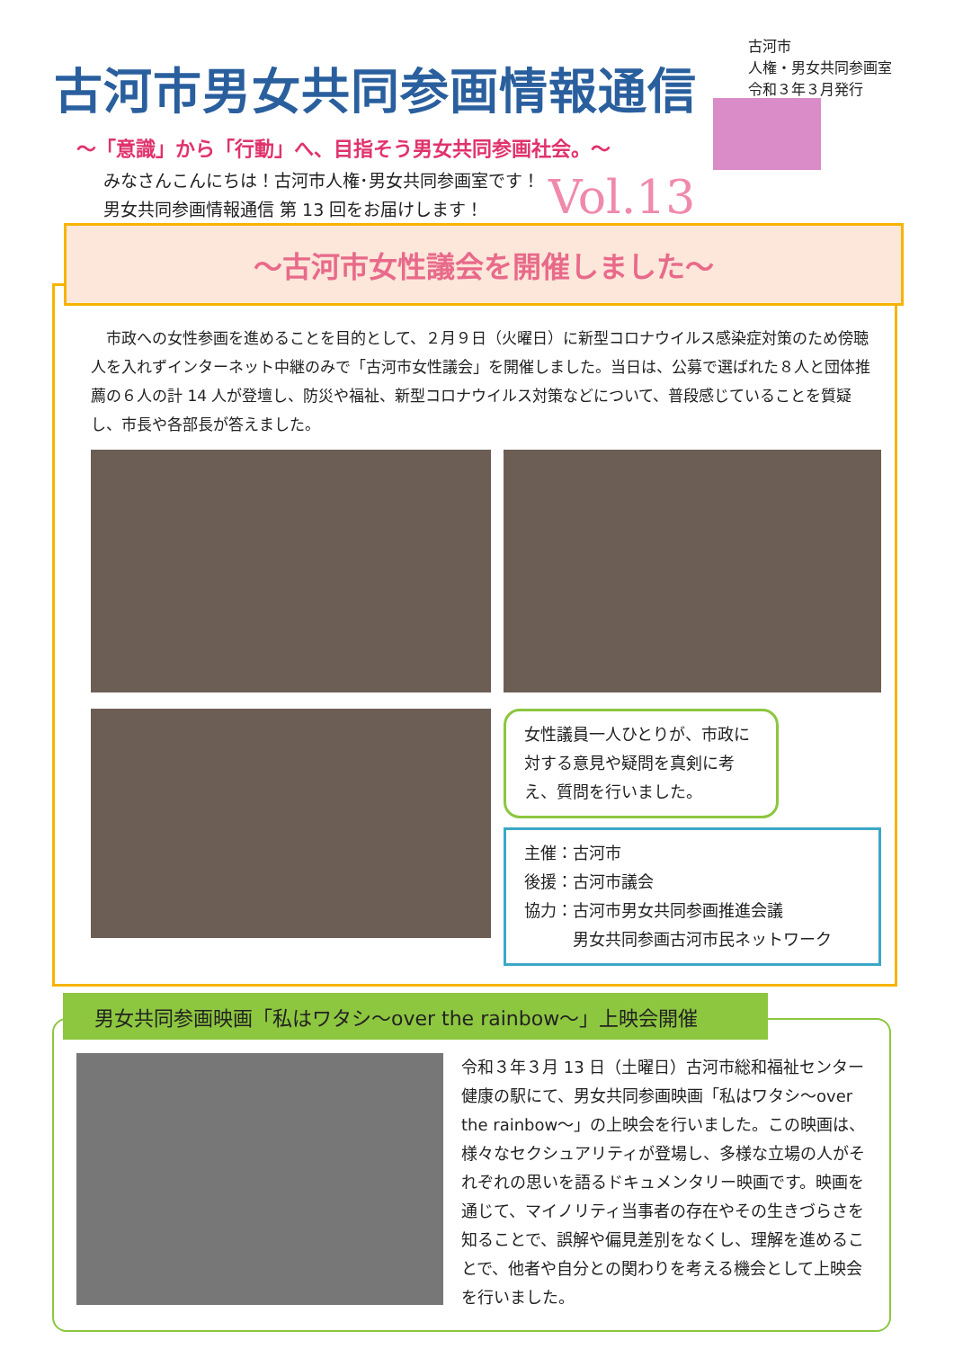古河市男女共同参画情報通信
古河市
人権・男女共同参画室
令和３年３月発行
～「意識」から「行動」へ、目指そう男女共同参画社会。～
みなさんこんにちは！古河市人権･男女共同参画室です！
男女共同参画情報通信 第 13 回をお届けします！
Vol.13
～古河市女性議会を開催しました～
　市政への女性参画を進めることを目的として、２月９日（火曜日）に新型コロナウイルス感染症対策のため傍聴人を入れずインターネット中継のみで「古河市女性議会」を開催しました。当日は、公募で選ばれた８人と団体推薦の６人の計 14 人が登壇し、防災や福祉、新型コロナウイルス対策などについて、普段感じていることを質疑し、市長や各部長が答えました。
女性議員一人ひとりが、市政に対する意見や疑問を真剣に考え、質問を行いました。
主催：古河市
後援：古河市議会
協力：古河市男女共同参画推進会議
　　　男女共同参画古河市民ネットワーク
男女共同参画映画「私はワタシ～over the rainbow～」上映会開催
令和３年３月 13 日（土曜日）古河市総和福祉センター 健康の駅にて、男女共同参画映画「私はワタシ～over the rainbow～」の上映会を行いました。この映画は、様々なセクシュアリティが登場し、多様な立場の人がそれぞれの思いを語るドキュメンタリー映画です。映画を通じて、マイノリティ当事者の存在やその生きづらさを知ることで、誤解や偏見差別をなくし、理解を進めることで、他者や自分との関わりを考える機会として上映会を行いました。